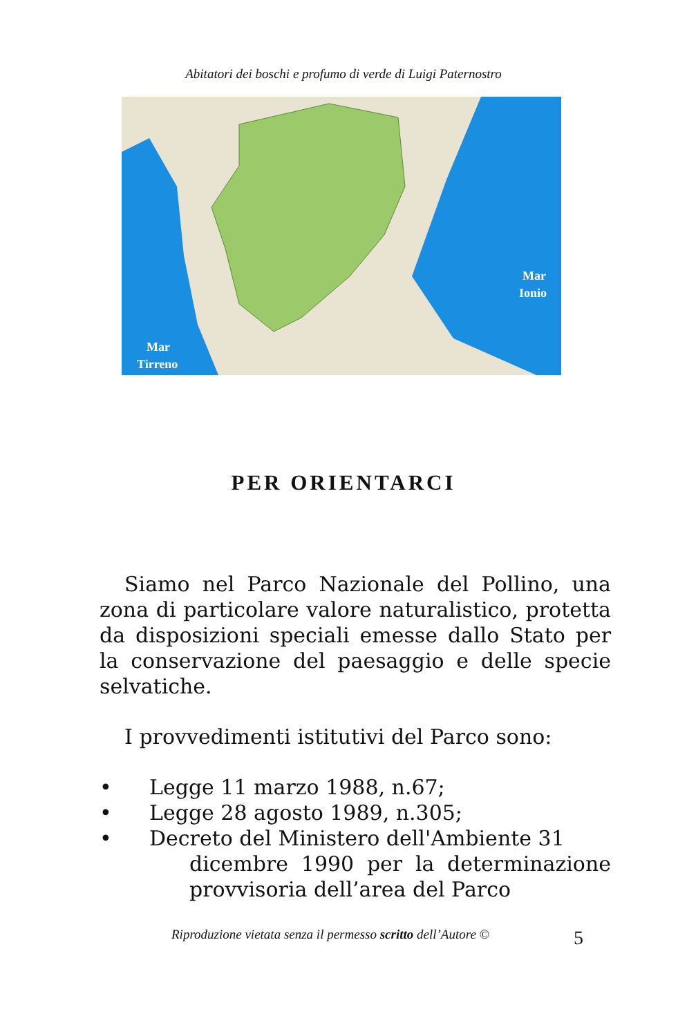Abitatori dei boschi e profumo di verde di Luigi Paternostro
Mar
Ionio
Mar
Tirreno
PER ORIENTARCI
Siamo nel Parco Nazionale del Pollino, una zona di particolare valore naturalistico, protetta da disposizioni speciali emesse dallo Stato per la conservazione del paesaggio e delle specie selvatiche.
I provvedimenti istitutivi del Parco sono:
• Legge 11 marzo 1988, n.67;
• Legge 28 agosto 1989, n.305;
• Decreto del Ministero dell'Ambiente 31
dicembre 1990 per la determinazione provvisoria dell’area del Parco
Riproduzione vietata senza il permesso scritto dell’Autore © 5